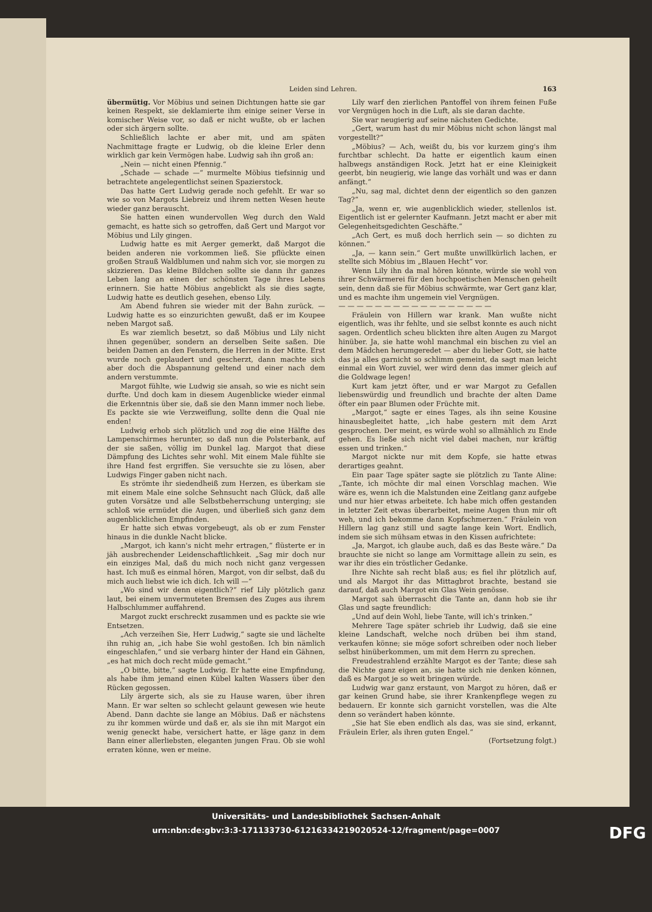Leiden sind Lehren. 163
übermütig. Vor Möbius und seinen Dichtungen hatte sie gar keinen Respekt, sie deklamierte ihm einige seiner Verse in komischer Weise vor, so daß er nicht wußte, ob er lachen oder sich ärgern sollte.
Schließlich lachte er aber mit, und am späten Nachmittage fragte er Ludwig, ob die kleine Erler denn wirklich gar kein Vermögen habe. Ludwig sah ihn groß an:
„Nein — nicht einen Pfennig.“
„Schade — schade —“ murmelte Möbius tiefsinnig und betrachtete angelegentlichst seinen Spazierstock.
Das hatte Gert Ludwig gerade noch gefehlt. Er war so wie so von Margots Liebreiz und ihrem netten Wesen heute wieder ganz berauscht.
Sie hatten einen wundervollen Weg durch den Wald gemacht, es hatte sich so getroffen, daß Gert und Margot vor Möbius und Lily gingen.
Ludwig hatte es mit Aerger gemerkt, daß Margot die beiden anderen nie vorkommen ließ. Sie pflückte einen großen Strauß Waldblumen und nahm sich vor, sie morgen zu skizzieren. Das kleine Bildchen sollte sie dann ihr ganzes Leben lang an einen der schönsten Tage ihres Lebens erinnern. Sie hatte Möbius angeblickt als sie dies sagte, Ludwig hatte es deutlich gesehen, ebenso Lily.
Am Abend fuhren sie wieder mit der Bahn zurück. — Ludwig hatte es so einzurichten gewußt, daß er im Koupee neben Margot saß.
Es war ziemlich besetzt, so daß Möbius und Lily nicht ihnen gegenüber, sondern an derselben Seite saßen. Die beiden Damen an den Fenstern, die Herren in der Mitte. Erst wurde noch geplaudert und gescherzt, dann machte sich aber doch die Abspannung geltend und einer nach dem andern verstummte.
Margot fühlte, wie Ludwig sie ansah, so wie es nicht sein durfte. Und doch kam in diesem Augenblicke wieder einmal die Erkenntnis über sie, daß sie den Mann immer noch liebe. Es packte sie wie Verzweiflung, sollte denn die Qual nie enden!
Ludwig erhob sich plötzlich und zog die eine Hälfte des Lampenschirmes herunter, so daß nun die Polsterbank, auf der sie saßen, völlig im Dunkel lag. Margot that diese Dämpfung des Lichtes sehr wohl. Mit einem Male fühlte sie ihre Hand fest ergriffen. Sie versuchte sie zu lösen, aber Ludwigs Finger gaben nicht nach.
Es strömte ihr siedendheiß zum Herzen, es überkam sie mit einem Male eine solche Sehnsucht nach Glück, daß alle guten Vorsätze und alle Selbstbeherrschung unterging; sie schloß wie ermüdet die Augen, und überließ sich ganz dem augenblicklichen Empfinden.
Er hatte sich etwas vorgebeugt, als ob er zum Fenster hinaus in die dunkle Nacht blicke.
„Margot, ich kann's nicht mehr ertragen,“ flüsterte er in jäh ausbrechender Leidenschaftlichkeit. „Sag mir doch nur ein einziges Mal, daß du mich noch nicht ganz vergessen hast. Ich muß es einmal hören, Margot, von dir selbst, daß du mich auch liebst wie ich dich. Ich will —“
„Wo sind wir denn eigentlich?“ rief Lily plötzlich ganz laut, bei einem unvermuteten Bremsen des Zuges aus ihrem Halbschlummer auffahrend.
Margot zuckt erschreckt zusammen und es packte sie wie Entsetzen.
„Ach verzeihen Sie, Herr Ludwig,“ sagte sie und lächelte ihn ruhig an, „ich habe Sie wohl gestoßen. Ich bin nämlich eingeschlafen,“ und sie verbarg hinter der Hand ein Gähnen, „es hat mich doch recht müde gemacht.“
„O bitte, bitte,“ sagte Ludwig. Er hatte eine Empfindung, als habe ihm jemand einen Kübel kalten Wassers über den Rücken gegossen.
Lily ärgerte sich, als sie zu Hause waren, über ihren Mann. Er war selten so schlecht gelaunt gewesen wie heute Abend. Dann dachte sie lange an Möbius. Daß er nächstens zu ihr kommen würde und daß er, als sie ihn mit Margot ein wenig geneckt habe, versichert hatte, er läge ganz in dem Bann einer allerliebsten, eleganten jungen Frau. Ob sie wohl erraten könne, wen er meine.
Lily warf den zierlichen Pantoffel von ihrem feinen Fuße vor Vergnügen hoch in die Luft, als sie daran dachte.
Sie war neugierig auf seine nächsten Gedichte.
„Gert, warum hast du mir Möbius nicht schon längst mal vorgestellt?“
„Möbius? — Ach, weißt du, bis vor kurzem ging's ihm furchtbar schlecht. Da hatte er eigentlich kaum einen halbwegs anständigen Rock. Jetzt hat er eine Kleinigkeit geerbt, bin neugierig, wie lange das vorhält und was er dann anfängt.“
„Nu, sag mal, dichtet denn der eigentlich so den ganzen Tag?“
„Ja, wenn er, wie augenblicklich wieder, stellenlos ist. Eigentlich ist er gelernter Kaufmann. Jetzt macht er aber mit Gelegenheitsgedichten Geschäfte.“
„Ach Gert, es muß doch herrlich sein — so dichten zu können.“
„Ja, — kann sein.“ Gert mußte unwillkürlich lachen, er stellte sich Möbius im „Blauen Hecht“ vor.
Wenn Lily ihn da mal hören könnte, würde sie wohl von ihrer Schwärmerei für den hochpoetischen Menschen geheilt sein, denn daß sie für Möbius schwärmte, war Gert ganz klar, und es machte ihm ungemein viel Vergnügen.
— — — — — — — — — — — — — — — — —
Fräulein von Hillern war krank. Man wußte nicht eigentlich, was ihr fehlte, und sie selbst konnte es auch nicht sagen. Ordentlich scheu blickten ihre alten Augen zu Margot hinüber. Ja, sie hatte wohl manchmal ein bischen zu viel an dem Mädchen herumgeredet — aber du lieber Gott, sie hatte das ja alles garnicht so schlimm gemeint, da sagt man leicht einmal ein Wort zuviel, wer wird denn das immer gleich auf die Goldwage legen!
Kurt kam jetzt öfter, und er war Margot zu Gefallen liebenswürdig und freundlich und brachte der alten Dame öfter ein paar Blumen oder Früchte mit.
„Margot,“ sagte er eines Tages, als ihn seine Kousine hinausbegleitet hatte, „ich habe gestern mit dem Arzt gesprochen. Der meint, es würde wohl so allmählich zu Ende gehen. Es ließe sich nicht viel dabei machen, nur kräftig essen und trinken.“
Margot nickte nur mit dem Kopfe, sie hatte etwas derartiges geahnt.
Ein paar Tage später sagte sie plötzlich zu Tante Aline: „Tante, ich möchte dir mal einen Vorschlag machen. Wie wäre es, wenn ich die Malstunden eine Zeitlang ganz aufgebe und nur hier etwas arbeitete. Ich habe mich offen gestanden in letzter Zeit etwas überarbeitet, meine Augen thun mir oft weh, und ich bekomme dann Kopfschmerzen.“ Fräulein von Hillern lag ganz still und sagte lange kein Wort. Endlich, indem sie sich mühsam etwas in den Kissen aufrichtete:
„Ja, Margot, ich glaube auch, daß es das Beste wäre.“ Da brauchte sie nicht so lange am Vormittage allein zu sein, es war ihr dies ein tröstlicher Gedanke.
Ihre Nichte sah recht blaß aus; es fiel ihr plötzlich auf, und als Margot ihr das Mittagbrot brachte, bestand sie darauf, daß auch Margot ein Glas Wein genösse.
Margot sah überrascht die Tante an, dann hob sie ihr Glas und sagte freundlich:
„Und auf dein Wohl, liebe Tante, will ich's trinken.“
Mehrere Tage später schrieb ihr Ludwig, daß sie eine kleine Landschaft, welche noch drüben bei ihm stand, verkaufen könne; sie möge sofort schreiben oder noch lieber selbst hinüberkommen, um mit dem Herrn zu sprechen.
Freudestrahlend erzählte Margot es der Tante; diese sah die Nichte ganz eigen an, sie hatte sich nie denken können, daß es Margot je so weit bringen würde.
Ludwig war ganz erstaunt, von Margot zu hören, daß er gar keinen Grund habe, sie ihrer Krankenpflege wegen zu bedauern. Er konnte sich garnicht vorstellen, was die Alte denn so verändert haben könnte.
„Sie hat Sie eben endlich als das, was sie sind, erkannt, Fräulein Erler, als ihren guten Engel.“
(Fortsetzung folgt.)
Universitäts- und Landesbibliothek Sachsen-Anhalt
urn:nbn:de:gbv:3:3-171133730-61216334219020524-12/fragment/page=0007
DFG